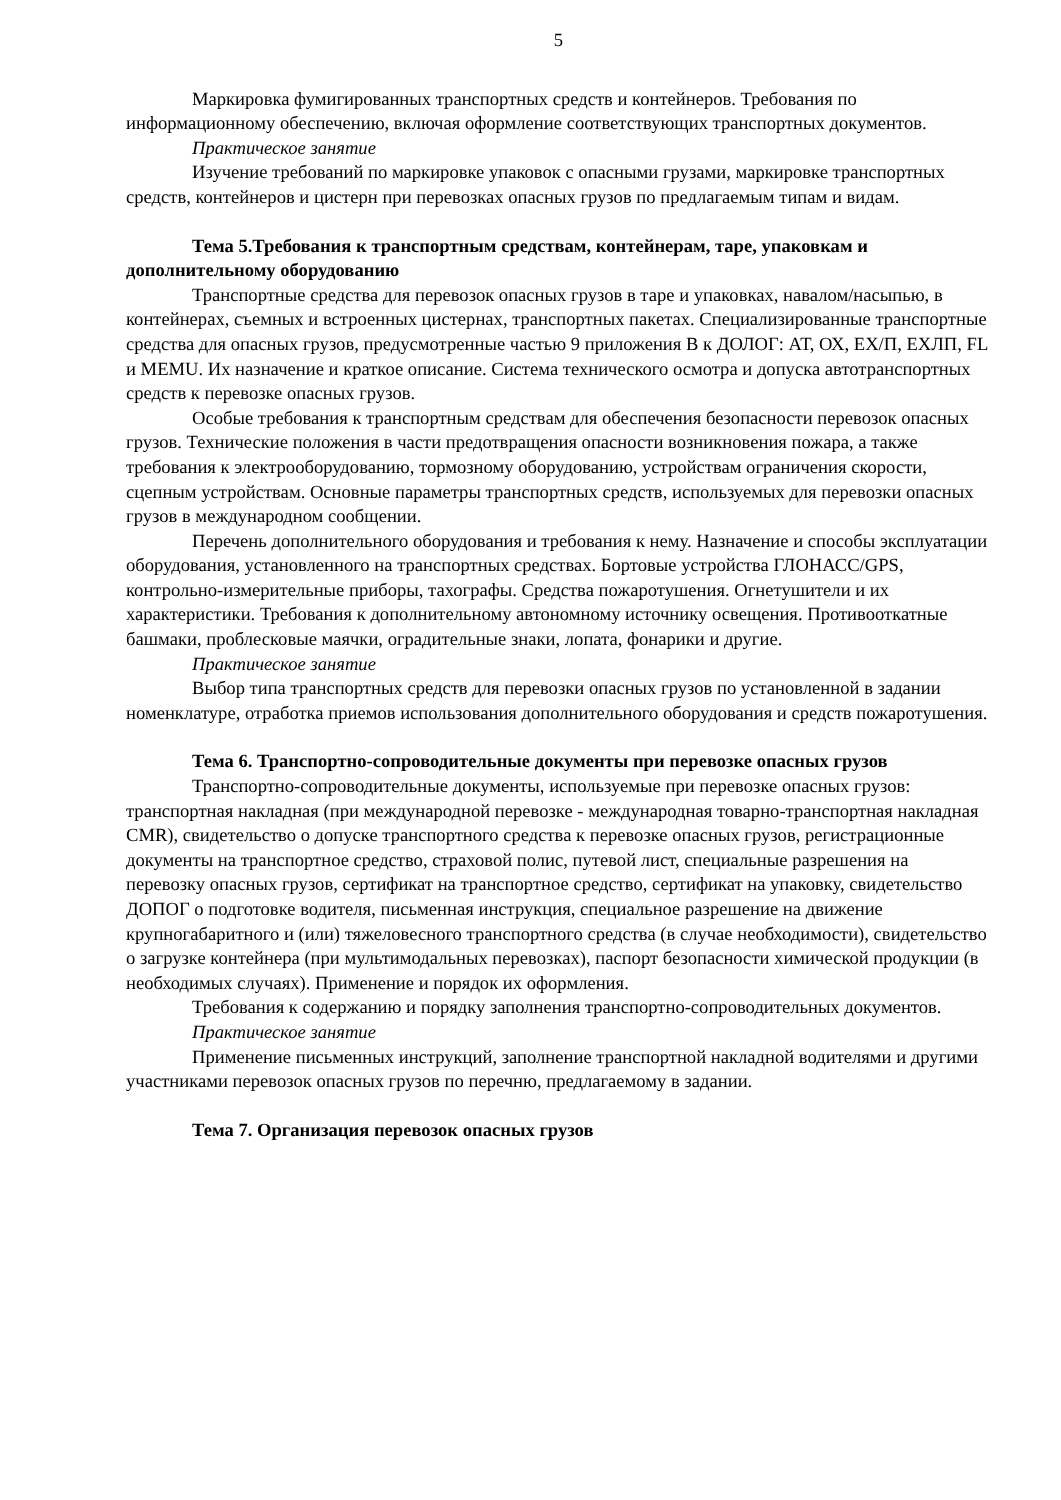5
Маркировка фумигированных транспортных средств и контейнеров. Требования по информационному обеспечению, включая оформление соответствующих транспортных документов.
Практическое занятие
Изучение требований по маркировке упаковок с опасными грузами, маркировке транспортных средств, контейнеров и цистерн при перевозках опасных грузов по предлагаемым типам и видам.
Тема 5.Требования к транспортным средствам, контейнерам, таре, упаковкам и дополнительному оборудованию
Транспортные средства для перевозок опасных грузов в таре и упаковках, навалом/насыпью, в контейнерах, съемных и встроенных цистернах, транспортных пакетах. Специализированные транспортные средства для опасных грузов, предусмотренные частью 9 приложения В к ДОЛОГ: АТ, ОХ, ЕХ/П, ЕХЛП, FL и MEMU. Их назначение и краткое описание. Система технического осмотра и допуска автотранспортных средств к перевозке опасных грузов.
Особые требования к транспортным средствам для обеспечения безопасности перевозок опасных грузов. Технические положения в части предотвращения опасности возникновения пожара, а также требования к электрооборудованию, тормозному оборудованию, устройствам ограничения скорости, сцепным устройствам. Основные параметры транспортных средств, используемых для перевозки опасных грузов в международном сообщении.
Перечень дополнительного оборудования и требования к нему. Назначение и способы эксплуатации оборудования, установленного на транспортных средствах. Бортовые устройства ГЛОНАСС/GPS, контрольно-измерительные приборы, тахографы. Средства пожаротушения. Огнетушители и их характеристики. Требования к дополнительному автономному источнику освещения. Противооткатные башмаки, проблесковые маячки, оградительные знаки, лопата, фонарики и другие.
Практическое занятие
Выбор типа транспортных средств для перевозки опасных грузов по установленной в задании номенклатуре, отработка приемов использования дополнительного оборудования и средств пожаротушения.
Тема 6. Транспортно-сопроводительные документы при перевозке опасных грузов
Транспортно-сопроводительные документы, используемые при перевозке опасных грузов: транспортная накладная (при международной перевозке - международная товарно-транспортная накладная CMR), свидетельство о допуске транспортного средства к перевозке опасных грузов, регистрационные документы на транспортное средство, страховой полис, путевой лист, специальные разрешения на перевозку опасных грузов, сертификат на транспортное средство, сертификат на упаковку, свидетельство ДОПОГ о подготовке водителя, письменная инструкция, специальное разрешение на движение крупногабаритного и (или) тяжеловесного транспортного средства (в случае необходимости), свидетельство о загрузке контейнера (при мультимодальных перевозках), паспорт безопасности химической продукции (в необходимых случаях). Применение и порядок их оформления.
Требования к содержанию и порядку заполнения транспортно-сопроводительных документов.
Практическое занятие
Применение письменных инструкций, заполнение транспортной накладной водителями и другими участниками перевозок опасных грузов по перечню, предлагаемому в задании.
Тема 7. Организация перевозок опасных грузов